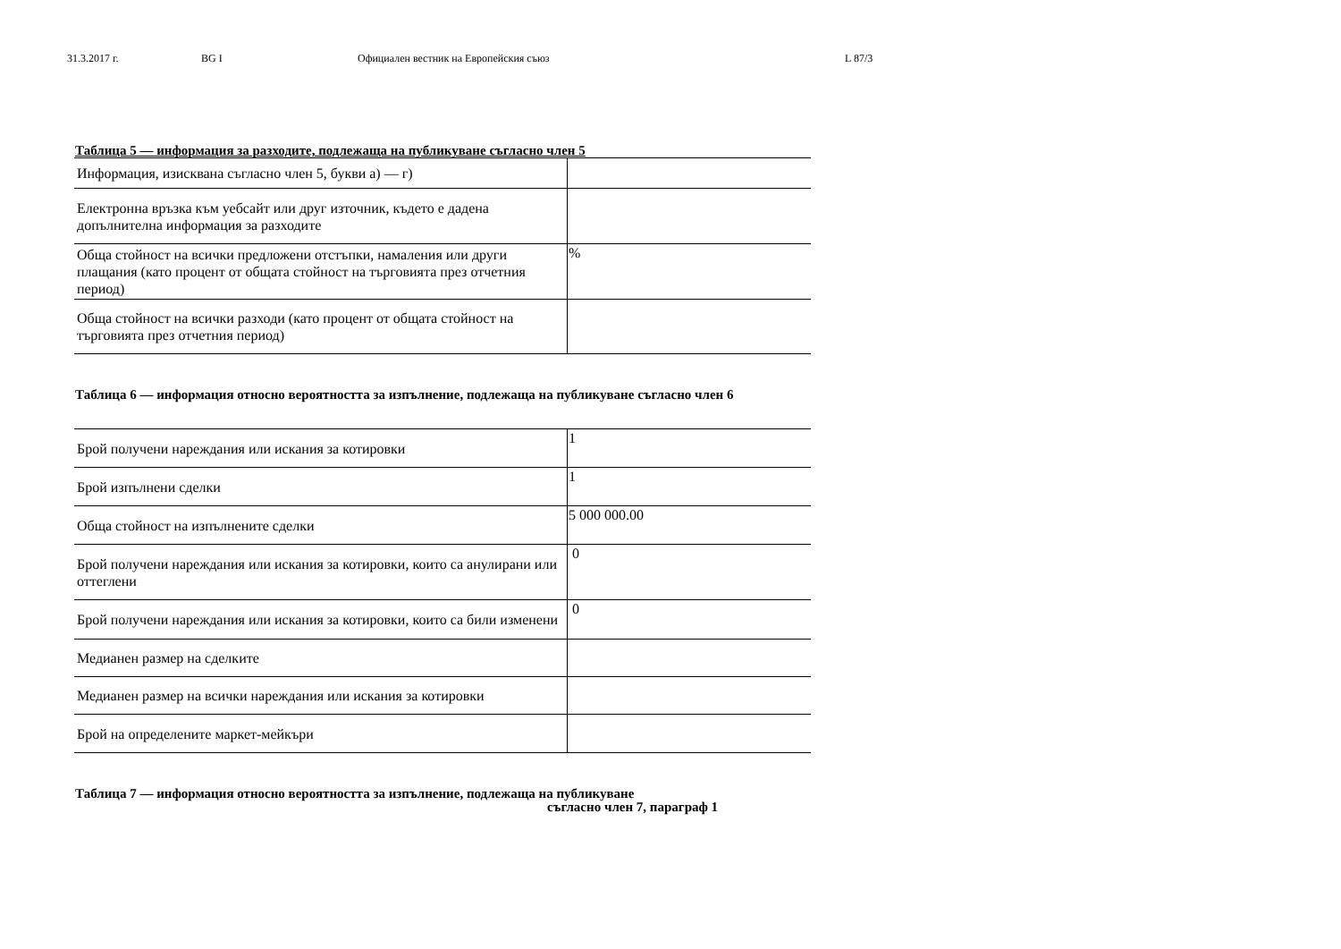31.3.2017 г. BG I Официален вестник на Европейския съюз L 87/3
Таблица 5 — информация за разходите, подлежаща на публикуване съгласно член 5
| Информация, изисквана съгласно член 5, букви а) — г) | |
| Електронна връзка към уебсайт или друг източник, където е дадена допълнителна информация за разходите | |
| Обща стойност на всички предложени отстъпки, намаления или други плащания (като процент от общата стойност на търговията през отчетния период) | % |
| Обща стойност на всички разходи (като процент от общата стойност на търговията през отчетния период) | |
Таблица 6 — информация относно вероятността за изпълнение, подлежаща на публикуване съгласно член 6
| Брой получени нареждания или искания за котировки | 1 |
| Брой изпълнени сделки | 1 |
| Обща стойност на изпълнените сделки | 5 000 000.00 |
| Брой получени нареждания или искания за котировки, които са анулирани или оттеглени | 0 |
| Брой получени нареждания или искания за котировки, които са били изменени | 0 |
| Медианен размер на сделките | |
| Медианен размер на всички нареждания или искания за котировки | |
| Брой на определените маркет-мейкъри | |
Таблица 7 — информация относно вероятността за изпълнение, подлежаща на публикуване
съгласно член 7, параграф 1